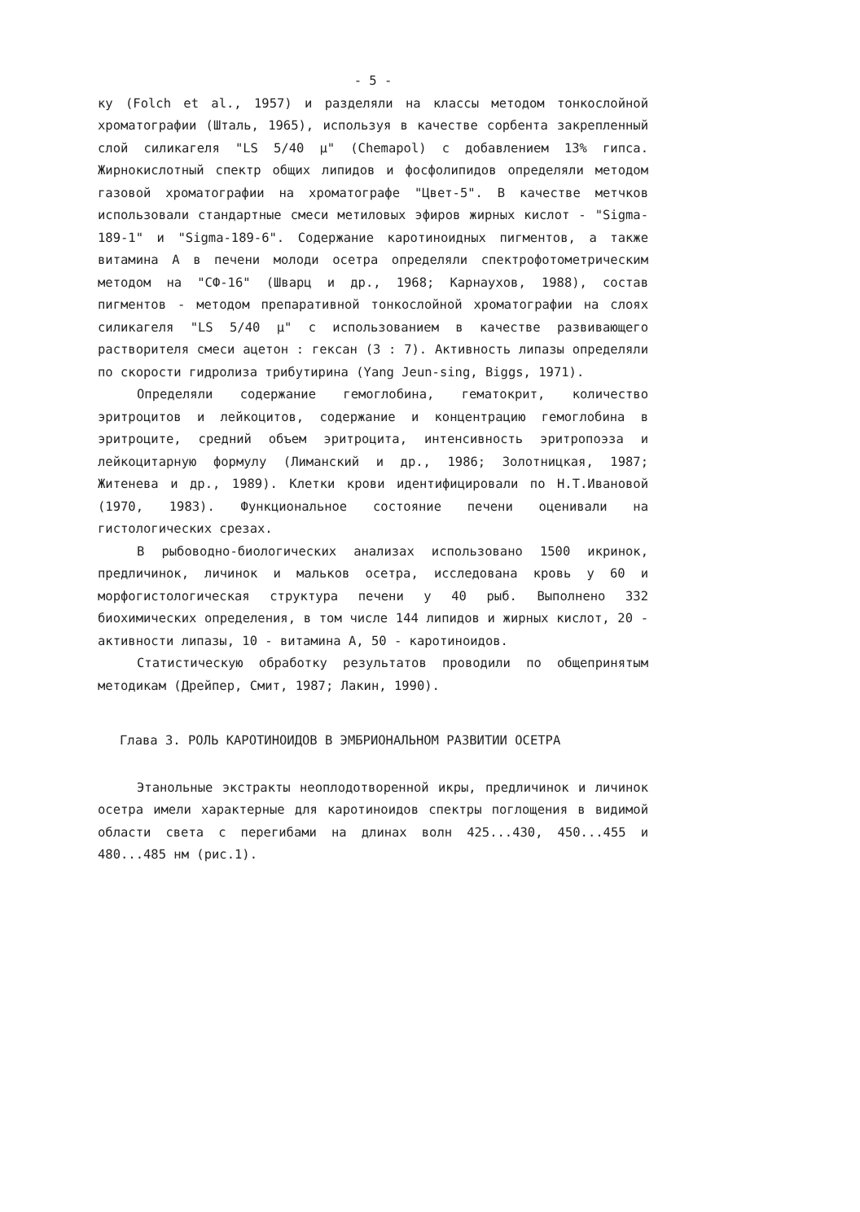- 5 -
ку (Folch et al., 1957) и разделяли на классы методом тонкослойной хроматографии (Шталь, 1965), используя в качестве сорбента закрепленный слой силикагеля "LS 5/40 µ" (Chemapol) с добавлением 13% гипса. Жирнокислотный спектр общих липидов и фосфолипидов определяли методом газовой хроматографии на хроматографе "Цвет-5". В качестве метчков использовали стандартные смеси метиловых эфиров жирных кислот - "Sigma-189-1" и "Sigma-189-6". Содержание каротиноидных пигментов, а также витамина А в печени молоди осетра определяли спектрофотометрическим методом на "СФ-16" (Шварц и др., 1968; Карнаухов, 1988), состав пигментов - методом препаративной тонкослойной хроматографии на слоях силикагеля "LS 5/40 µ" с использованием в качестве развивающего растворителя смеси ацетон : гексан (3 : 7). Активность липазы определяли по скорости гидролиза трибутирина (Yang Jeun-sing, Biggs, 1971).
Определяли содержание гемоглобина, гематокрит, количество эритроцитов и лейкоцитов, содержание и концентрацию гемоглобина в эритроците, средний объем эритроцита, интенсивность эритропоэза и лейкоцитарную формулу (Лиманский и др., 1986; Золотницкая, 1987; Житенева и др., 1989). Клетки крови идентифицировали по Н.Т.Ивановой (1970, 1983). Функциональное состояние печени оценивали на гистологических срезах.
В рыбоводно-биологических анализах использовано 1500 икринок, предличинок, личинок и мальков осетра, исследована кровь у 60 и морфогистологическая структура печени у 40 рыб. Выполнено 332 биохимических определения, в том числе 144 липидов и жирных кислот, 20 - активности липазы, 10 - витамина А, 50 - каротиноидов.
Статистическую обработку результатов проводили по общепринятым методикам (Дрейпер, Смит, 1987; Лакин, 1990).
Глава 3. РОЛЬ КАРОТИНОИДОВ В ЭМБРИОНАЛЬНОМ РАЗВИТИИ ОСЕТРА
Этанольные экстракты неоплодотворенной икры, предличинок и личинок осетра имели характерные для каротиноидов спектры поглощения в видимой области света с перегибами на длинах волн 425...430, 450...455 и 480...485 нм (рис.1).